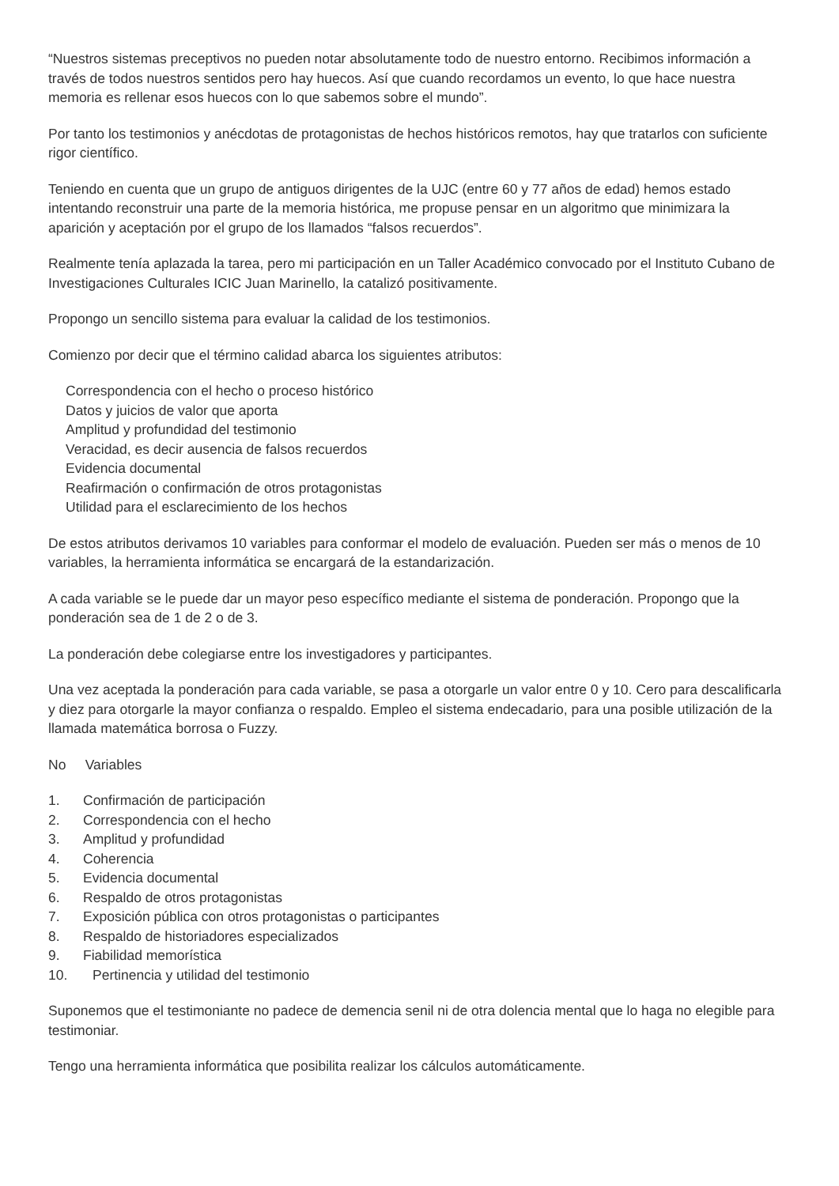“Nuestros sistemas preceptivos no pueden notar absolutamente todo de nuestro entorno. Recibimos información a través de todos nuestros sentidos pero hay huecos. Así que cuando recordamos un evento, lo que hace nuestra memoria es rellenar esos huecos con lo que sabemos sobre el mundo”.
Por tanto los testimonios y anécdotas de protagonistas de hechos históricos remotos, hay que tratarlos con suficiente rigor científico.
Teniendo en cuenta que un grupo de antiguos dirigentes de la UJC (entre 60 y 77 años de edad) hemos estado intentando reconstruir una parte de la memoria histórica, me propuse pensar en un algoritmo que minimizara la aparición y aceptación por el grupo de los llamados “falsos recuerdos”.
Realmente tenía aplazada la tarea, pero mi participación en un Taller Académico convocado por el Instituto Cubano de Investigaciones Culturales ICIC Juan Marinello, la catalizó positivamente.
Propongo un sencillo sistema para evaluar la calidad de los testimonios.
Comienzo por decir que el término calidad abarca los siguientes atributos:
Correspondencia con el hecho o proceso histórico
Datos y juicios de valor que aporta
Amplitud y profundidad del testimonio
Veracidad, es decir ausencia de falsos recuerdos
Evidencia documental
Reafirmación o confirmación de otros protagonistas
Utilidad para el esclarecimiento de los hechos
De estos atributos derivamos 10 variables para conformar el modelo de evaluación. Pueden ser más o menos de 10 variables, la herramienta informática se encargará de la estandarización.
A cada variable se le puede dar un mayor peso específico mediante el sistema de ponderación. Propongo que la ponderación sea de 1 de 2 o de 3.
La ponderación debe colegiarse entre los investigadores y participantes.
Una vez aceptada la ponderación para cada variable, se pasa a otorgarle un valor entre 0 y 10. Cero para descalificarla y diez para otorgarle la mayor confianza o respaldo. Empleo el sistema endecadario, para una posible utilización de la llamada matemática borrosa o Fuzzy.
No Variables
1. Confirmación de participación
2. Correspondencia con el hecho
3. Amplitud y profundidad
4. Coherencia
5. Evidencia documental
6. Respaldo de otros protagonistas
7. Exposición pública con otros protagonistas o participantes
8. Respaldo de historiadores especializados
9. Fiabilidad memorística
10. Pertinencia y utilidad del testimonio
Suponemos que el testimoniante no padece de demencia senil ni de otra dolencia mental que lo haga no elegible para testimoniar.
Tengo una herramienta informática que posibilita realizar los cálculos automáticamente.